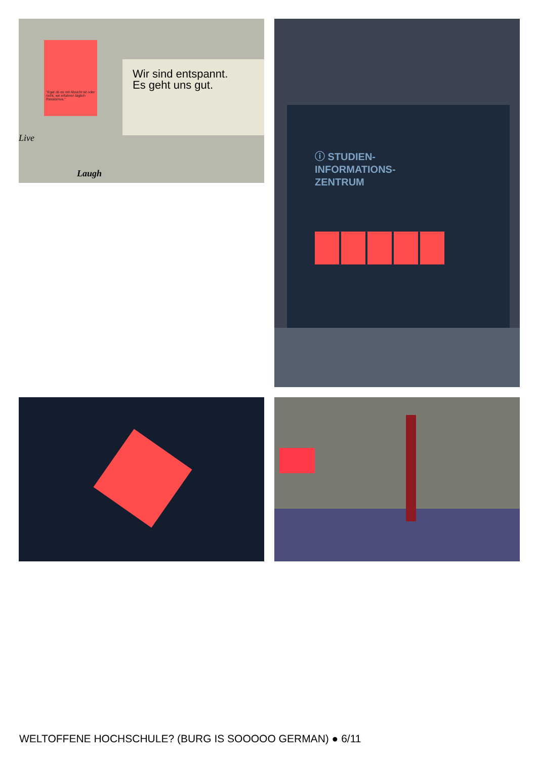"Egal ob es mit Absicht ist oder nicht, wir erfahren täglich Rassismus."
Wir sind entspannt.
Es geht uns gut.
Live
Laugh
ⓘ STUDIEN-
INFORMATIONS-
ZENTRUM
WELTOFFENE HOCHSCHULE? (BURG IS SOOOOO GERMAN) ● 6/11